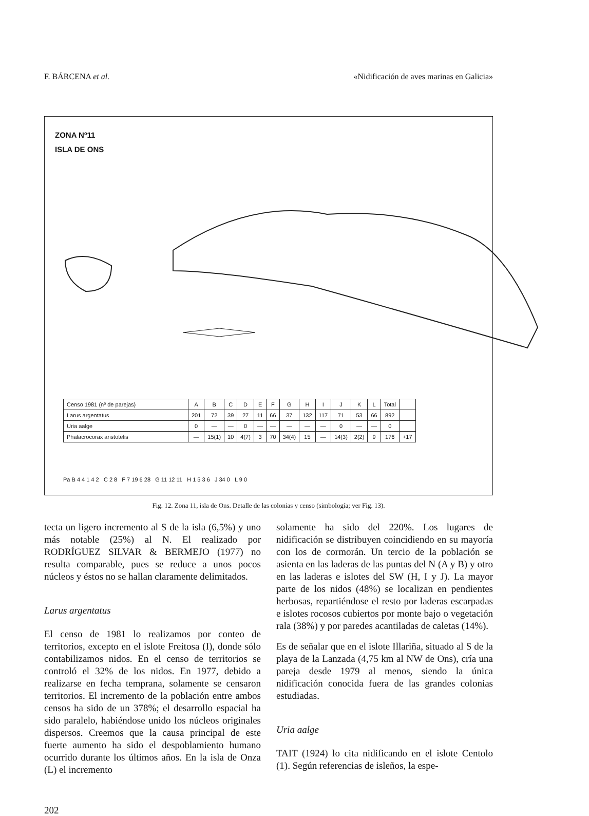F. BÁRCENA et al. «Nidificación de aves marinas en Galicia»
ZONA Nº11
ISLA DE ONS
| Censo 1981 (nº de parejas) | A | B | C | D | E | F | G | H | I | J | K | L | Total | |
| --- | --- | --- | --- | --- | --- | --- | --- | --- | --- | --- | --- | --- | --- | --- |
| Larus argentatus | 201 | 72 | 39 | 27 | 11 | 66 | 37 | 132 | 117 | 71 | 53 | 66 | 892 | |
| Uria aalge | 0 | — | — | 0 | — | — | — | — | — | 0 | — | — | 0 | |
| Phalacrocorax aristotelis | — | 15(1) | 10 | 4(7) | 3 | 70 | 34(4) | 15 | — | 14(3) | 2(2) | 9 | 176 | +17 |
Pa B 4 4 1 4 2 C 2 8 F 7 19 6 28 G 11 12 11 H 1 5 3 6 J 34 0 L 9 0
Fig. 12. Zona 11, isla de Ons. Detalle de las colonias y censo (simbología; ver Fig. 13).
tecta un ligero incremento al S de la isla (6,5%) y uno más notable (25%) al N. El realizado por RODRÍGUEZ SILVAR & BERMEJO (1977) no resulta comparable, pues se reduce a unos pocos núcleos y éstos no se hallan claramente delimitados.
Larus argentatus
El censo de 1981 lo realizamos por conteo de territorios, excepto en el islote Freitosa (I), donde sólo contabilizamos nidos. En el censo de territorios se controló el 32% de los nidos. En 1977, debido a realizarse en fecha temprana, solamente se censaron territorios. El incremento de la población entre ambos censos ha sido de un 378%; el desarrollo espacial ha sido paralelo, habiéndose unido los núcleos originales dispersos. Creemos que la causa principal de este fuerte aumento ha sido el despoblamiento humano ocurrido durante los últimos años. En la isla de Onza (L) el incremento
solamente ha sido del 220%. Los lugares de nidificación se distribuyen coincidiendo en su mayoría con los de cormorán. Un tercio de la población se asienta en las laderas de las puntas del N (A y B) y otro en las laderas e islotes del SW (H, I y J). La mayor parte de los nidos (48%) se localizan en pendientes herbosas, repartiéndose el resto por laderas escarpadas e islotes rocosos cubiertos por monte bajo o vegetación rala (38%) y por paredes acantiladas de caletas (14%).
Es de señalar que en el islote Illariña, situado al S de la playa de la Lanzada (4,75 km al NW de Ons), cría una pareja desde 1979 al menos, siendo la única nidificación conocida fuera de las grandes colonias estudiadas.
Uria aalge
TAIT (1924) lo cita nidificando en el islote Centolo (1). Según referencias de isleños, la espe-
202